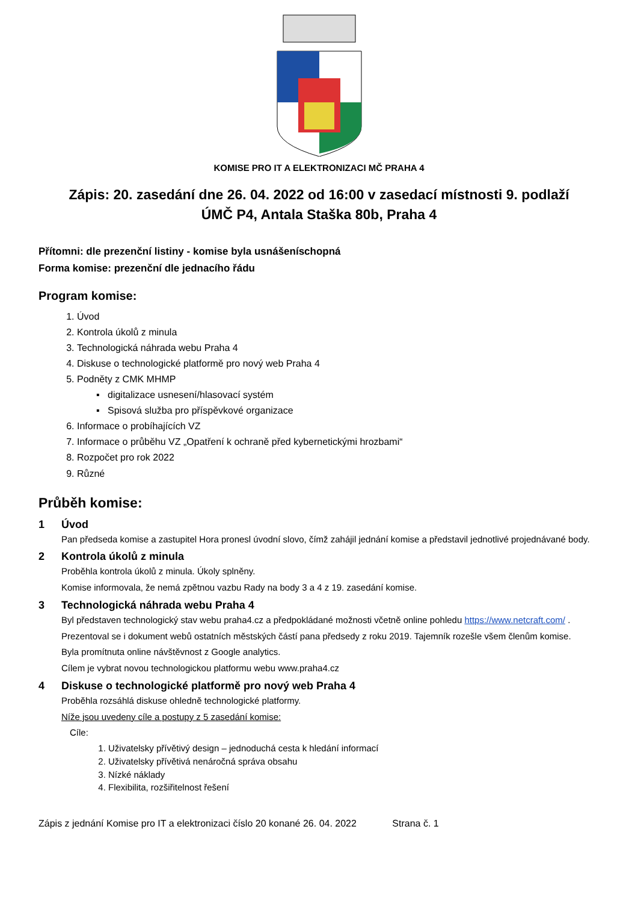KOMISE PRO IT A ELEKTRONIZACI MČ PRAHA 4
Zápis: 20. zasedání dne 26. 04. 2022 od 16:00 v zasedací místnosti 9. podlaží
ÚMČ P4, Antala Staška 80b, Praha 4
Přítomni: dle prezenční listiny - komise byla usnášeníschopná
Forma komise: prezenční dle jednacího řádu
Program komise:
1. Úvod
2. Kontrola úkolů z minula
3. Technologická náhrada webu Praha 4
4. Diskuse o technologické platformě pro nový web Praha 4
5. Podněty z CMK MHMP
▪ digitalizace usnesení/hlasovací systém
▪ Spisová služba pro příspěvkové organizace
6. Informace o probíhajících VZ
7. Informace o průběhu VZ „Opatření k ochraně před kybernetickými hrozbami“
8. Rozpočet pro rok 2022
9. Různé
Průběh komise:
1 Úvod
Pan předseda komise a zastupitel Hora pronesl úvodní slovo, čímž zahájil jednání komise a představil jednotlivé projednávané body.
2 Kontrola úkolů z minula
Proběhla kontrola úkolů z minula. Úkoly splněny.
Komise informovala, že nemá zpětnou vazbu Rady na body 3 a 4 z 19. zasedání komise.
3 Technologická náhrada webu Praha 4
Byl představen technologický stav webu praha4.cz a předpokládané možnosti včetně online pohledu https://www.netcraft.com/ .
Prezentoval se i dokument webů ostatních městských částí pana předsedy z roku 2019. Tajemník rozešle všem členům komise.
Byla promítnuta online návštěvnost z Google analytics.
Cílem je vybrat novou technologickou platformu webu www.praha4.cz
4 Diskuse o technologické platformě pro nový web Praha 4
Proběhla rozsáhlá diskuse ohledně technologické platformy.
Níže jsou uvedeny cíle a postupy z 5 zasedání komise:
Cíle:
1. Uživatelsky přívětivý design – jednoduchá cesta k hledání informací
2. Uživatelsky přívětivá nenáročná správa obsahu
3. Nízké náklady
4. Flexibilita, rozšiřitelnost řešení
Zápis z jednání Komise pro IT a elektronizaci číslo 20 konané 26. 04. 2022 Strana č. 1